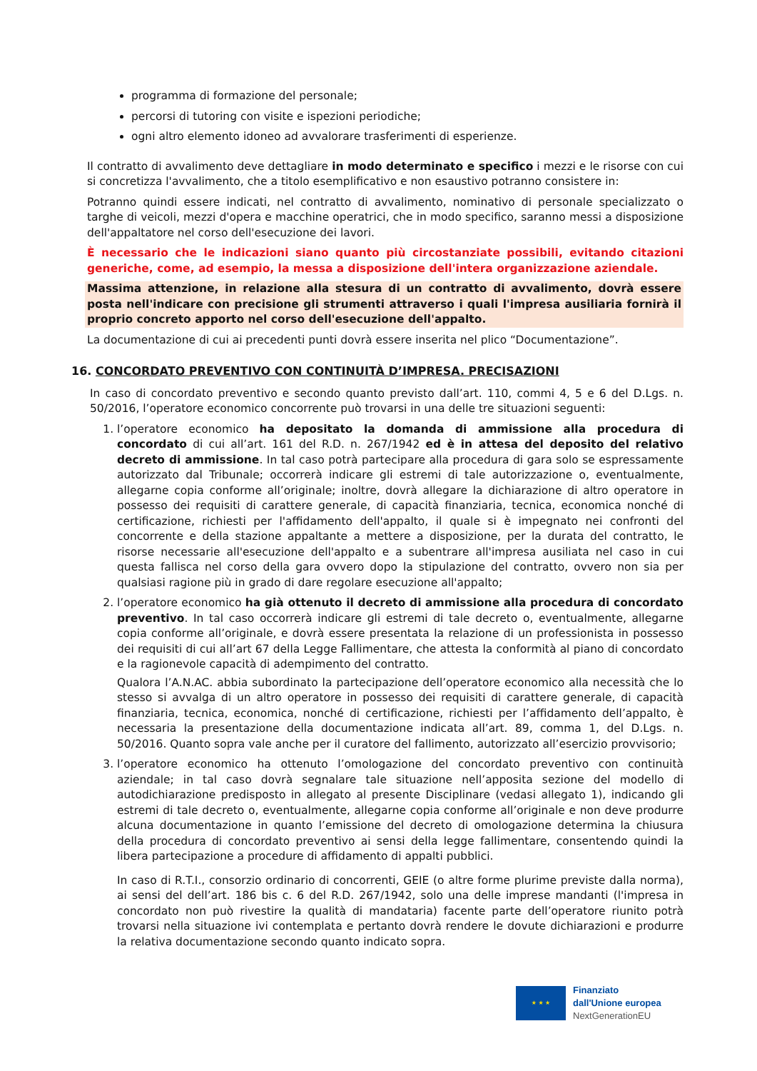programma di formazione del personale;
percorsi di tutoring con visite e ispezioni periodiche;
ogni altro elemento idoneo ad avvalorare trasferimenti di esperienze.
Il contratto di avvalimento deve dettagliare in modo determinato e specifico i mezzi e le risorse con cui si concretizza l'avvalimento, che a titolo esemplificativo e non esaustivo potranno consistere in:
Potranno quindi essere indicati, nel contratto di avvalimento, nominativo di personale specializzato o targhe di veicoli, mezzi d'opera e macchine operatrici, che in modo specifico, saranno messi a disposizione dell'appaltatore nel corso dell'esecuzione dei lavori.
È necessario che le indicazioni siano quanto più circostanziate possibili, evitando citazioni generiche, come, ad esempio, la messa a disposizione dell'intera organizzazione aziendale.
Massima attenzione, in relazione alla stesura di un contratto di avvalimento, dovrà essere posta nell'indicare con precisione gli strumenti attraverso i quali l'impresa ausiliaria fornirà il proprio concreto apporto nel corso dell'esecuzione dell'appalto.
La documentazione di cui ai precedenti punti dovrà essere inserita nel plico “Documentazione”.
16. CONCORDATO PREVENTIVO CON CONTINUITÀ D’IMPRESA. PRECISAZIONI
In caso di concordato preventivo e secondo quanto previsto dall’art. 110, commi 4, 5 e 6 del D.Lgs. n. 50/2016, l’operatore economico concorrente può trovarsi in una delle tre situazioni seguenti:
1. l’operatore economico ha depositato la domanda di ammissione alla procedura di concordato di cui all’art. 161 del R.D. n. 267/1942 ed è in attesa del deposito del relativo decreto di ammissione. In tal caso potrà partecipare alla procedura di gara solo se espressamente autorizzato dal Tribunale; occorrerà indicare gli estremi di tale autorizzazione o, eventualmente, allegarne copia conforme all’originale; inoltre, dovrà allegare la dichiarazione di altro operatore in possesso dei requisiti di carattere generale, di capacità finanziaria, tecnica, economica nonché di certificazione, richiesti per l'affidamento dell'appalto, il quale si è impegnato nei confronti del concorrente e della stazione appaltante a mettere a disposizione, per la durata del contratto, le risorse necessarie all'esecuzione dell'appalto e a subentrare all'impresa ausiliata nel caso in cui questa fallisca nel corso della gara ovvero dopo la stipulazione del contratto, ovvero non sia per qualsiasi ragione più in grado di dare regolare esecuzione all'appalto;
2. l’operatore economico ha già ottenuto il decreto di ammissione alla procedura di concordato preventivo. In tal caso occorrerà indicare gli estremi di tale decreto o, eventualmente, allegarne copia conforme all’originale, e dovrà essere presentata la relazione di un professionista in possesso dei requisiti di cui all’art 67 della Legge Fallimentare, che attesta la conformità al piano di concordato e la ragionevole capacità di adempimento del contratto.
Qualora l’A.N.AC. abbia subordinato la partecipazione dell’operatore economico alla necessità che lo stesso si avvalga di un altro operatore in possesso dei requisiti di carattere generale, di capacità finanziaria, tecnica, economica, nonché di certificazione, richiesti per l’affidamento dell’appalto, è necessaria la presentazione della documentazione indicata all’art. 89, comma 1, del D.Lgs. n. 50/2016. Quanto sopra vale anche per il curatore del fallimento, autorizzato all’esercizio provvisorio;
3. l’operatore economico ha ottenuto l’omologazione del concordato preventivo con continuità aziendale; in tal caso dovrà segnalare tale situazione nell’apposita sezione del modello di autodichiarazione predisposto in allegato al presente Disciplinare (vedasi allegato 1), indicando gli estremi di tale decreto o, eventualmente, allegarne copia conforme all’originale e non deve produrre alcuna documentazione in quanto l’emissione del decreto di omologazione determina la chiusura della procedura di concordato preventivo ai sensi della legge fallimentare, consentendo quindi la libera partecipazione a procedure di affidamento di appalti pubblici.
In caso di R.T.I., consorzio ordinario di concorrenti, GEIE (o altre forme plurime previste dalla norma), ai sensi del dell’art. 186 bis c. 6 del R.D. 267/1942, solo una delle imprese mandanti (l'impresa in concordato non può rivestire la qualità di mandataria) facente parte dell’operatore riunito potrà trovarsi nella situazione ivi contemplata e pertanto dovrà rendere le dovute dichiarazioni e produrre la relativa documentazione secondo quanto indicato sopra.
★ ★ ★
Finanziato
dall'Unione europea
NextGenerationEU